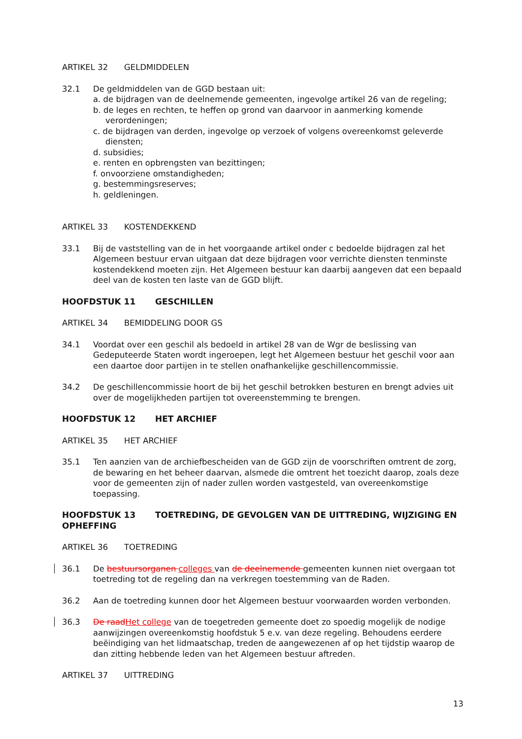ARTIKEL 32 GELDMIDDELEN
32.1 De geldmiddelen van de GGD bestaan uit:
a. de bijdragen van de deelnemende gemeenten, ingevolge artikel 26 van de regeling;
b. de leges en rechten, te heffen op grond van daarvoor in aanmerking komende verordeningen;
c. de bijdragen van derden, ingevolge op verzoek of volgens overeenkomst geleverde diensten;
d. subsidies;
e. renten en opbrengsten van bezittingen;
f. onvoorziene omstandigheden;
g. bestemmingsreserves;
h. geldleningen.
ARTIKEL 33 KOSTENDEKKEND
33.1 Bij de vaststelling van de in het voorgaande artikel onder c bedoelde bijdragen zal het Algemeen bestuur ervan uitgaan dat deze bijdragen voor verrichte diensten tenminste kostendekkend moeten zijn. Het Algemeen bestuur kan daarbij aangeven dat een bepaald deel van de kosten ten laste van de GGD blijft.
HOOFDSTUK 11 GESCHILLEN
ARTIKEL 34 BEMIDDELING DOOR GS
34.1 Voordat over een geschil als bedoeld in artikel 28 van de Wgr de beslissing van Gedeputeerde Staten wordt ingeroepen, legt het Algemeen bestuur het geschil voor aan een daartoe door partijen in te stellen onafhankelijke geschillencommissie.
34.2 De geschillencommissie hoort de bij het geschil betrokken besturen en brengt advies uit over de mogelijkheden partijen tot overeenstemming te brengen.
HOOFDSTUK 12 HET ARCHIEF
ARTIKEL 35 HET ARCHIEF
35.1 Ten aanzien van de archiefbescheiden van de GGD zijn de voorschriften omtrent de zorg, de bewaring en het beheer daarvan, alsmede die omtrent het toezicht daarop, zoals deze voor de gemeenten zijn of nader zullen worden vastgesteld, van overeenkomstige toepassing.
HOOFDSTUK 13 TOETREDING, DE GEVOLGEN VAN DE UITTREDING, WIJZIGING EN OPHEFFING
ARTIKEL 36 TOETREDING
36.1 De bestuursorganen colleges van de deelnemende gemeenten kunnen niet overgaan tot toetreding tot de regeling dan na verkregen toestemming van de Raden.
36.2 Aan de toetreding kunnen door het Algemeen bestuur voorwaarden worden verbonden.
36.3 De raad Het college van de toegetreden gemeente doet zo spoedig mogelijk de nodige aanwijzingen overeenkomstig hoofdstuk 5 e.v. van deze regeling. Behoudens eerdere beëindiging van het lidmaatschap, treden de aangewezenen af op het tijdstip waarop de dan zitting hebbende leden van het Algemeen bestuur aftreden.
ARTIKEL 37 UITTREDING
13